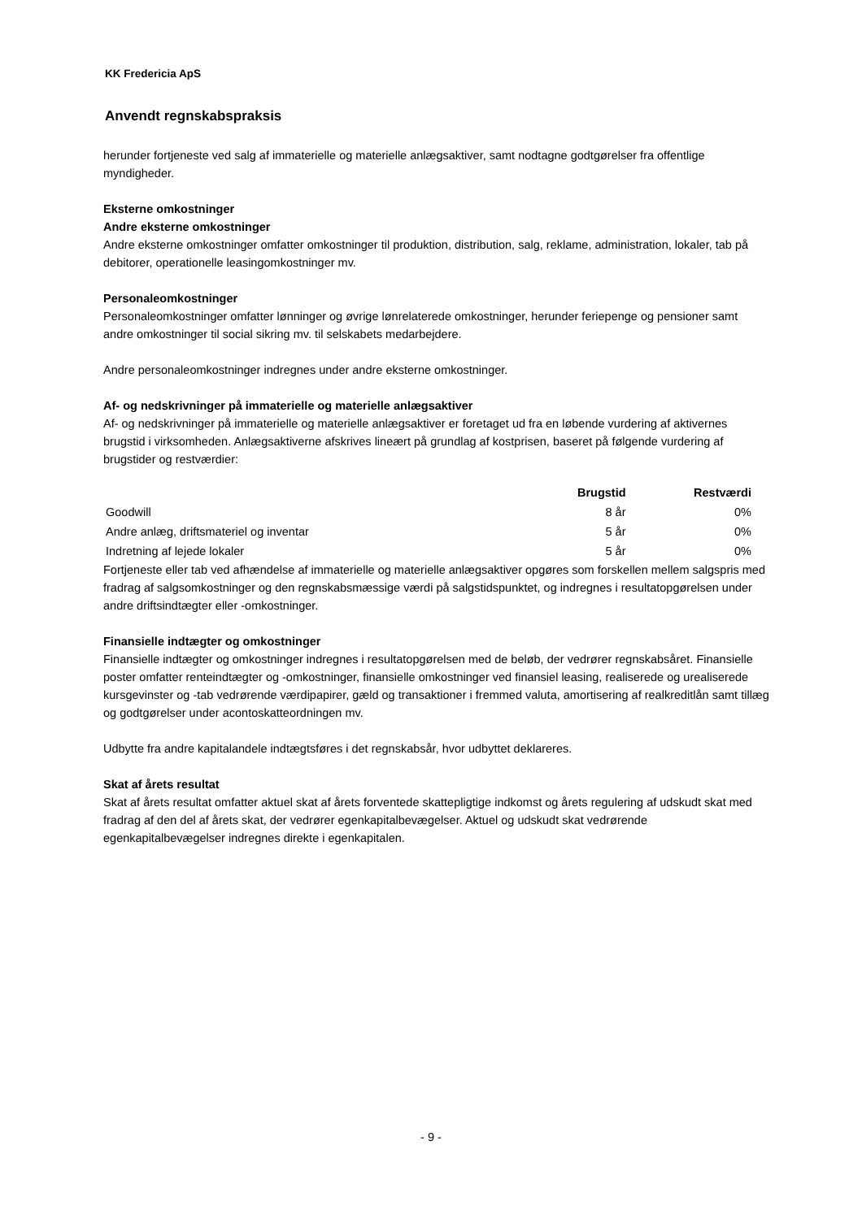KK Fredericia ApS
Anvendt regnskabspraksis
herunder fortjeneste ved salg af immaterielle og materielle anlægsaktiver, samt nodtagne godtgørelser fra offentlige myndigheder.
Eksterne omkostninger
Andre eksterne omkostninger
Andre eksterne omkostninger omfatter omkostninger til produktion, distribution, salg, reklame, administration, lokaler, tab på debitorer, operationelle leasingomkostninger mv.
Personaleomkostninger
Personaleomkostninger omfatter lønninger og øvrige lønrelaterede omkostninger, herunder feriepenge og pensioner samt andre omkostninger til social sikring mv. til selskabets medarbejdere.
Andre personaleomkostninger indregnes under andre eksterne omkostninger.
Af- og nedskrivninger på immaterielle og materielle anlægsaktiver
Af- og nedskrivninger på immaterielle og materielle anlægsaktiver er foretaget ud fra en løbende vurdering af aktivernes brugstid i virksomheden. Anlægsaktiverne afskrives lineært på grundlag af kostprisen, baseret på følgende vurdering af brugstider og restværdier:
| | Brugstid | Restværdi |
| --- | --- | --- |
| Goodwill | 8 år | 0% |
| Andre anlæg, driftsmateriel og inventar | 5 år | 0% |
| Indretning af lejede lokaler | 5 år | 0% |
Fortjeneste eller tab ved afhændelse af immaterielle og materielle anlægsaktiver opgøres som forskellen mellem salgspris med fradrag af salgsomkostninger og den regnskabsmæssige værdi på salgstidspunktet, og indregnes i resultatopgørelsen under andre driftsindtægter eller -omkostninger.
Finansielle indtægter og omkostninger
Finansielle indtægter og omkostninger indregnes i resultatopgørelsen med de beløb, der vedrører regnskabsåret. Finansielle poster omfatter renteindtægter og -omkostninger, finansielle omkostninger ved finansiel leasing, realiserede og urealiserede kursgevinster og -tab vedrørende værdipapirer, gæld og transaktioner i fremmed valuta, amortisering af realkreditlån samt tillæg og godtgørelser under acontoskatteordningen mv.
Udbytte fra andre kapitalandele indtægtsføres i det regnskabsår, hvor udbyttet deklareres.
Skat af årets resultat
Skat af årets resultat omfatter aktuel skat af årets forventede skattepligtige indkomst og årets regulering af udskudt skat med fradrag af den del af årets skat, der vedrører egenkapitalbevægelser. Aktuel og udskudt skat vedrørende egenkapitalbevægelser indregnes direkte i egenkapitalen.
- 9 -